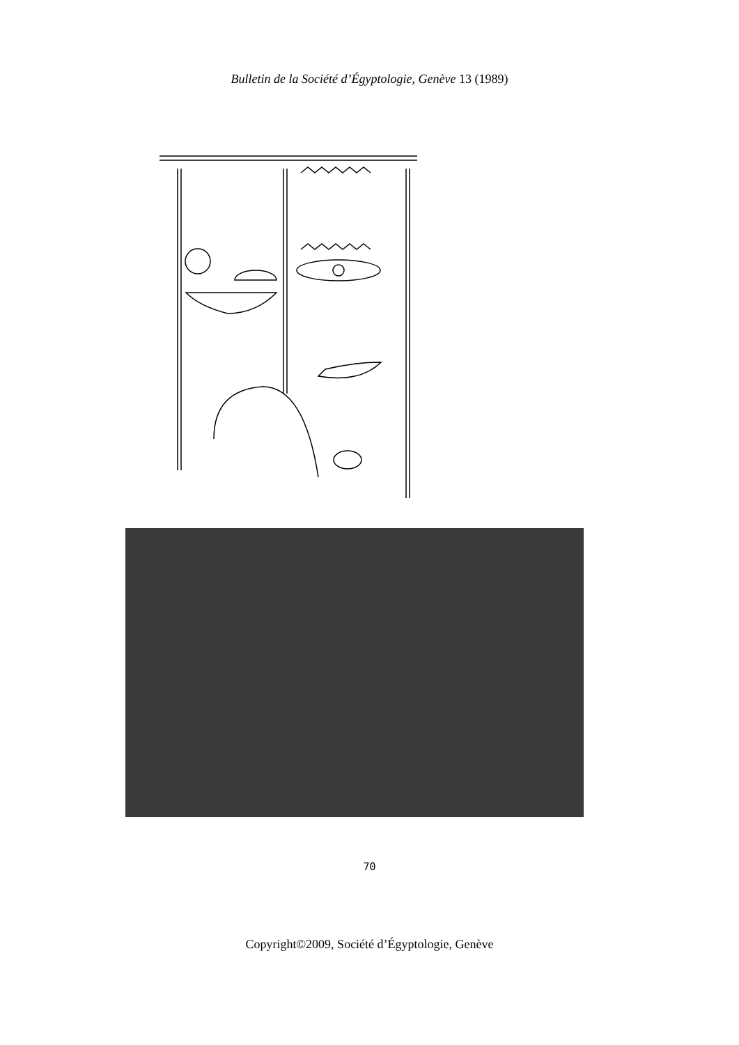Bulletin de la Société d’Égyptologie, Genève 13 (1989)
70
Copyright©2009, Société d’Égyptologie, Genève